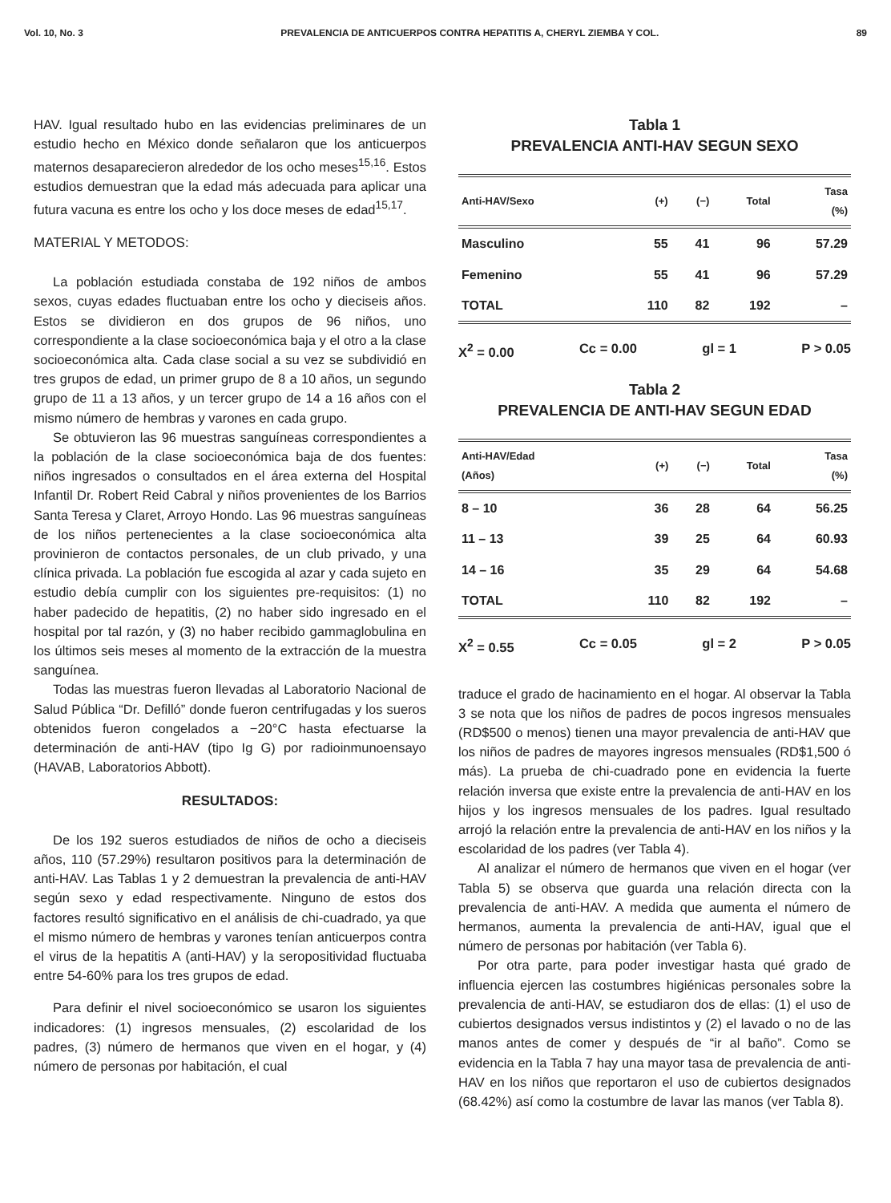Vol. 10, No. 3 PREVALENCIA DE ANTICUERPOS CONTRA HEPATITIS A, CHERYL ZIEMBA Y COL. 89
HAV. Igual resultado hubo en las evidencias preliminares de un estudio hecho en México donde señalaron que los anticuerpos maternos desaparecieron alrededor de los ocho meses<sup>15,16</sup>. Estos estudios demuestran que la edad más adecuada para aplicar una futura vacuna es entre los ocho y los doce meses de edad<sup>15,17</sup>.
MATERIAL Y METODOS:
La población estudiada constaba de 192 niños de ambos sexos, cuyas edades fluctuaban entre los ocho y dieciseis años. Estos se dividieron en dos grupos de 96 niños, uno correspondiente a la clase socioeconómica baja y el otro a la clase socioeconómica alta. Cada clase social a su vez se subdividió en tres grupos de edad, un primer grupo de 8 a 10 años, un segundo grupo de 11 a 13 años, y un tercer grupo de 14 a 16 años con el mismo número de hembras y varones en cada grupo.
Se obtuvieron las 96 muestras sanguíneas correspondientes a la población de la clase socioeconómica baja de dos fuentes: niños ingresados o consultados en el área externa del Hospital Infantil Dr. Robert Reid Cabral y niños provenientes de los Barrios Santa Teresa y Claret, Arroyo Hondo. Las 96 muestras sanguíneas de los niños pertenecientes a la clase socioeconómica alta provinieron de contactos personales, de un club privado, y una clínica privada. La población fue escogida al azar y cada sujeto en estudio debía cumplir con los siguientes pre-requisitos: (1) no haber padecido de hepatitis, (2) no haber sido ingresado en el hospital por tal razón, y (3) no haber recibido gammaglobulina en los últimos seis meses al momento de la extracción de la muestra sanguínea.
Todas las muestras fueron llevadas al Laboratorio Nacional de Salud Pública “Dr. Defilló” donde fueron centrifugadas y los sueros obtenidos fueron congelados a −20°C hasta efectuarse la determinación de anti-HAV (tipo Ig G) por radioinmunoensayo (HAVAB, Laboratorios Abbott).
RESULTADOS:
De los 192 sueros estudiados de niños de ocho a dieciseis años, 110 (57.29%) resultaron positivos para la determinación de anti-HAV. Las Tablas 1 y 2 demuestran la prevalencia de anti-HAV según sexo y edad respectivamente. Ninguno de estos dos factores resultó significativo en el análisis de chi-cuadrado, ya que el mismo número de hembras y varones tenían anticuerpos contra el virus de la hepatitis A (anti-HAV) y la seropositividad fluctuaba entre 54-60% para los tres grupos de edad.
Para definir el nivel socioeconómico se usaron los siguientes indicadores: (1) ingresos mensuales, (2) escolaridad de los padres, (3) número de hermanos que viven en el hogar, y (4) número de personas por habitación, el cual
Tabla 1
PREVALENCIA ANTI-HAV SEGUN SEXO
| Anti-HAV/Sexo | (+) | (−) | Total | Tasa (%) |
| --- | --- | --- | --- | --- |
| Masculino | 55 | 41 | 96 | 57.29 |
| Femenino | 55 | 41 | 96 | 57.29 |
| TOTAL | 110 | 82 | 192 | – |
X<sup>2</sup> = 0.00 Cc = 0.00 gl = 1 P > 0.05
Tabla 2
PREVALENCIA DE ANTI-HAV SEGUN EDAD
| Anti-HAV/Edad (Años) | (+) | (−) | Total | Tasa (%) |
| --- | --- | --- | --- | --- |
| 8 – 10 | 36 | 28 | 64 | 56.25 |
| 11 – 13 | 39 | 25 | 64 | 60.93 |
| 14 – 16 | 35 | 29 | 64 | 54.68 |
| TOTAL | 110 | 82 | 192 | – |
X<sup>2</sup> = 0.55 Cc = 0.05 gl = 2 P > 0.05
traduce el grado de hacinamiento en el hogar. Al observar la Tabla 3 se nota que los niños de padres de pocos ingresos mensuales (RD$500 o menos) tienen una mayor prevalencia de anti-HAV que los niños de padres de mayores ingresos mensuales (RD$1,500 ó más). La prueba de chi-cuadrado pone en evidencia la fuerte relación inversa que existe entre la prevalencia de anti-HAV en los hijos y los ingresos mensuales de los padres. Igual resultado arrojó la relación entre la prevalencia de anti-HAV en los niños y la escolaridad de los padres (ver Tabla 4).
Al analizar el número de hermanos que viven en el hogar (ver Tabla 5) se observa que guarda una relación directa con la prevalencia de anti-HAV. A medida que aumenta el número de hermanos, aumenta la prevalencia de anti-HAV, igual que el número de personas por habitación (ver Tabla 6).
Por otra parte, para poder investigar hasta qué grado de influencia ejercen las costumbres higiénicas personales sobre la prevalencia de anti-HAV, se estudiaron dos de ellas: (1) el uso de cubiertos designados versus indistintos y (2) el lavado o no de las manos antes de comer y después de “ir al baño”. Como se evidencia en la Tabla 7 hay una mayor tasa de prevalencia de anti-HAV en los niños que reportaron el uso de cubiertos designados (68.42%) así como la costumbre de lavar las manos (ver Tabla 8).